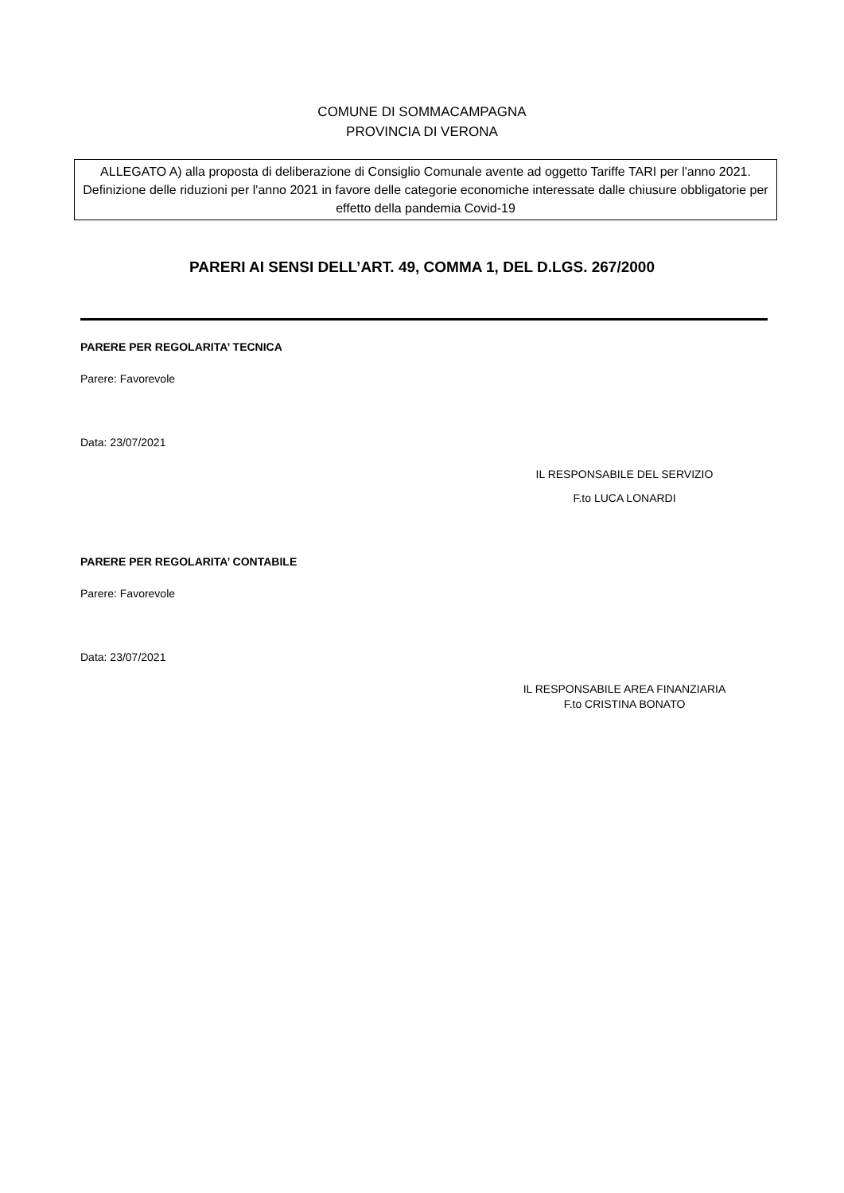COMUNE DI SOMMACAMPAGNA
PROVINCIA DI VERONA
ALLEGATO A) alla proposta di deliberazione di Consiglio Comunale avente ad oggetto Tariffe TARI per l'anno 2021. Definizione delle riduzioni per l'anno 2021 in favore delle categorie economiche interessate dalle chiusure obbligatorie per effetto della pandemia Covid-19
PARERI AI SENSI DELL’ART. 49, COMMA 1, DEL D.LGS. 267/2000
PARERE PER REGOLARITA’ TECNICA
Parere: Favorevole
Data: 23/07/2021
IL RESPONSABILE DEL SERVIZIO
F.to LUCA LONARDI
PARERE PER REGOLARITA’ CONTABILE
Parere: Favorevole
Data: 23/07/2021
IL RESPONSABILE AREA FINANZIARIA
F.to CRISTINA BONATO